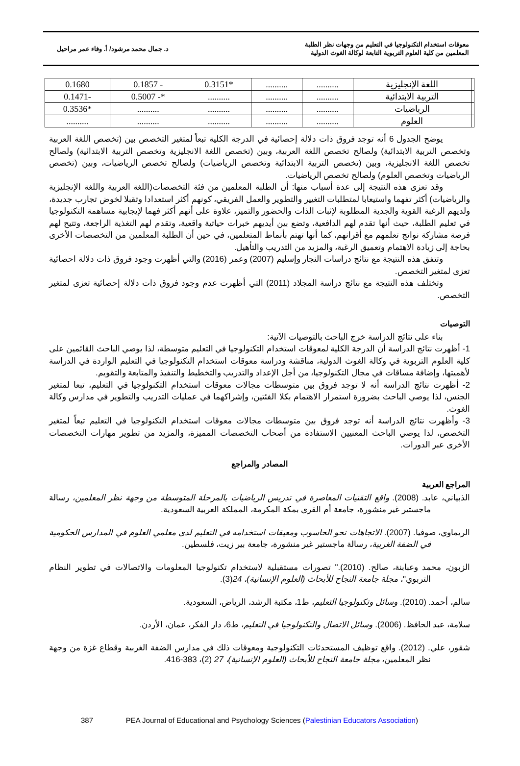معوقات استخدام التكنولوجيا في التعليم من وجهات نظر الطلبة
المعلمين من كلية العلوم التربوية التابعة لوكالة الغوث الدولية
د. جمال محمد مرشود/ أ. وفاء عمر مراحيل
| | اللغة الإنجليزية | .......... | .......... | *0.3151 | - 0.1857 | 0.1680 |
| | التربية الابتدائية | .......... | .......... | .......... | *- 0.5007 | -0.1471 |
| | الرياضيات | .......... | .......... | .......... | .......... | *0.3536 |
| | العلوم | .......... | .......... | .......... | .......... | .......... |
يوضح الجدول 6 أنه توجد فروق ذات دلالة إحصائية في الدرجة الكلية تبعاً لمتغير التخصص بين (تخصص اللغة العربية وتخصص التربية الابتدائية) ولصالح تخصص اللغة العربية، وبين (تخصص اللغة الانجليزية وتخصص التربية الابتدائية) ولصالح تخصص اللغة الانجليزية، وبين (تخصص التربية الابتدائية وتخصص الرياضيات) ولصالح تخصص الرياضيات، وبين (تخصص الرياضيات وتخصص العلوم) ولصالح تخصص الرياضيات.
وقد تعزى هذه النتيجة إلى عدة أسباب منها: أن الطلبة المعلمين من فئة التخصصات(اللغة العربية واللغة الإنجليزية والرياضيات) أكثر تفهما واستيعابا لمتطلبات التغيير والتطوير والعمل الفريقي، كونهم أكثر استعدادا وتقبلا لخوض تجارب جديدة، ولديهم الرغبة القوية والجدية المطلوبة لإثبات الذات والحضور والتميز، علاوة على أنهم أكثر فهما لإيجابية مساهمة التكنولوجيا في تعليم الطلبة، حيث أنها تقدم لهم الدافعية، وتضع بين أيديهم خبرات حياتية واقعية، وتقدم لهم التغذية الراجعة، وتتيح لهم فرصة مشاركة نواتج تعلمهم مع أقرانهم، كما أنها تهتم بأنماط المتعلمين، في حين أن الطلبة المعلمين من التخصصات الأخرى بحاجة إلى زيادة الاهتمام وتعميق الرغبة، والمزيد من التدريب والتأهيل.
وتتفق هذه النتيجة مع نتائج دراسات النجار وإسليم (2007) وعمر (2016) والتي أظهرت وجود فروق ذات دلالة احصائية تعزى لمتغير التخصص.
وتختلف هذه النتيجة مع نتائج دراسة المجلاد (2011) التي أظهرت عدم وجود فروق ذات دلالة إحصائية تعزى لمتغير التخصص.
التوصيات
بناء على نتائج الدراسة خرج الباحث بالتوصيات الآتية:
1- أظهرت نتائج الدراسة أن الدرجة الكلية لمعوقات استخدام التكنولوجيا في التعليم متوسطة، لذا يوصي الباحث القائمين على كلية العلوم التربوية في وكالة الغوث الدولية، مناقشة ودراسة معوقات استخدام التكنولوجيا في التعليم الواردة في الدراسة لأهميتها، وإضافة مساقات في مجال التكنولوجيا، من أجل الإعداد والتدريب والتخطيط والتنفيذ والمتابعة والتقويم.
2- أظهرت نتائج الدراسة أنه لا توجد فروق بين متوسطات مجالات معوقات استخدام التكنولوجيا في التعليم، تبعا لمتغير الجنس، لذا يوصي الباحث بضرورة استمرار الاهتمام بكلا الفئتين، وإشراكهما في عمليات التدريب والتطوير في مدارس وكالة الغوث.
3- وأظهرت نتائج الدراسة أنه توجد فروق بين متوسطات مجالات معوقات استخدام التكنولوجيا في التعليم تبعاً لمتغير التخصص، لذا يوصي الباحث المعنيين الاستفادة من أصحاب التخصصات المميزة، والمزيد من تطوير مهارات التخصصات الأخرى عبر الدورات.
المصادر والمراجع
المراجع العربية
الذبياني، عابد. (2008). واقع التقنيات المعاصرة في تدريس الرياضيات بالمرحلة المتوسطة من وجهة نظر المعلمين، رسالة ماجستير غير منشورة، جامعة أم القرى بمكة المكرمة، المملكة العربية السعودية.
الريماوي، صوفيا. (2007). الاتجاهات نحو الحاسوب ومعيقات استخدامه في التعليم لدى معلمي العلوم في المدارس الحكومية في الضفة الغربية، رسالة ماجستير غير منشورة، جامعة بير زيت، فلسطين.
الزبون، محمد وعبابنة، صالح. (2010)." تصورات مستقبلية لاستخدام تكنولوجيا المعلومات والاتصالات في تطوير النظام التربوي"، مجلة جامعة النجاح للأبحاث (العلوم الإنسانية)، 24(3).
سالم، أحمد. (2010). وسائل وتكنولوجيا التعليم، ط1، مكتبة الرشد، الرياض، السعودية.
سلامة، عبد الحافظ. (2006). وسائل الاتصال والتكنولوجيا في التعليم، ط6، دار الفكر، عمان، الأردن.
شقور، علي. (2012). واقع توظيف المستحدثات التكنولوجية ومعوقات ذلك في مدارس الضفة الغربية وقطاع غزة من وجهة نظر المعلمين، مجلة جامعة النجاح للأبحاث (العلوم الإنسانية)، 27 (2)، 383-416.
387 PEA Journal of Educational and Psychology Sciences (Palestinian Educators Association)